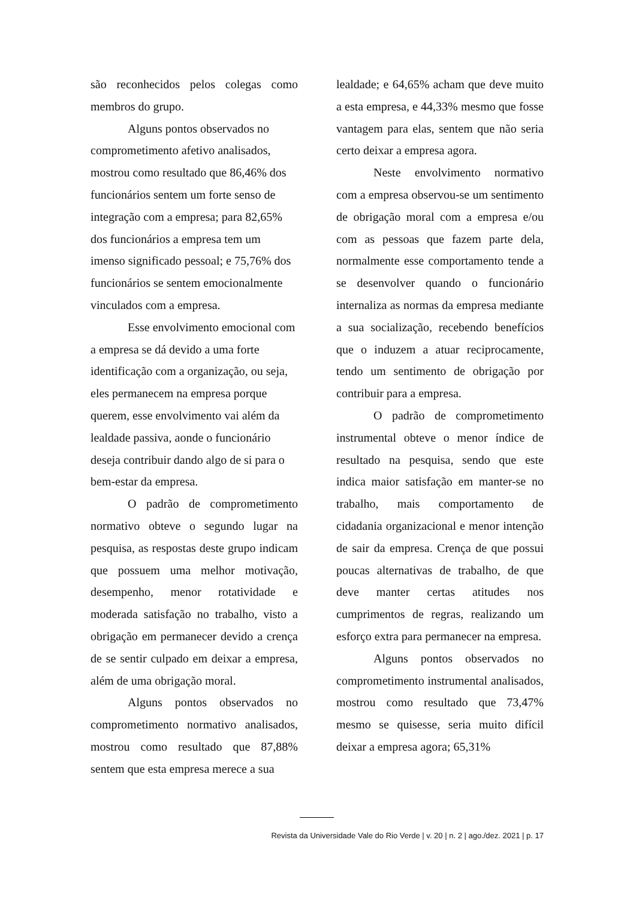são reconhecidos pelos colegas como membros do grupo.
Alguns pontos observados no comprometimento afetivo analisados, mostrou como resultado que 86,46% dos funcionários sentem um forte senso de integração com a empresa; para 82,65% dos funcionários a empresa tem um imenso significado pessoal; e 75,76% dos funcionários se sentem emocionalmente vinculados com a empresa.
Esse envolvimento emocional com a empresa se dá devido a uma forte identificação com a organização, ou seja, eles permanecem na empresa porque querem, esse envolvimento vai além da lealdade passiva, aonde o funcionário deseja contribuir dando algo de si para o bem-estar da empresa.
O padrão de comprometimento normativo obteve o segundo lugar na pesquisa, as respostas deste grupo indicam que possuem uma melhor motivação, desempenho, menor rotatividade e moderada satisfação no trabalho, visto a obrigação em permanecer devido a crença de se sentir culpado em deixar a empresa, além de uma obrigação moral.
Alguns pontos observados no comprometimento normativo analisados, mostrou como resultado que 87,88% sentem que esta empresa merece a sua
lealdade; e 64,65% acham que deve muito a esta empresa, e 44,33% mesmo que fosse vantagem para elas, sentem que não seria certo deixar a empresa agora.
Neste envolvimento normativo com a empresa observou-se um sentimento de obrigação moral com a empresa e/ou com as pessoas que fazem parte dela, normalmente esse comportamento tende a se desenvolver quando o funcionário internaliza as normas da empresa mediante a sua socialização, recebendo benefícios que o induzem a atuar reciprocamente, tendo um sentimento de obrigação por contribuir para a empresa.
O padrão de comprometimento instrumental obteve o menor índice de resultado na pesquisa, sendo que este indica maior satisfação em manter-se no trabalho, mais comportamento de cidadania organizacional e menor intenção de sair da empresa. Crença de que possui poucas alternativas de trabalho, de que deve manter certas atitudes nos cumprimentos de regras, realizando um esforço extra para permanecer na empresa.
Alguns pontos observados no comprometimento instrumental analisados, mostrou como resultado que 73,47% mesmo se quisesse, seria muito difícil deixar a empresa agora; 65,31%
Revista da Universidade Vale do Rio Verde | v. 20 | n. 2 | ago./dez. 2021 | p. 17